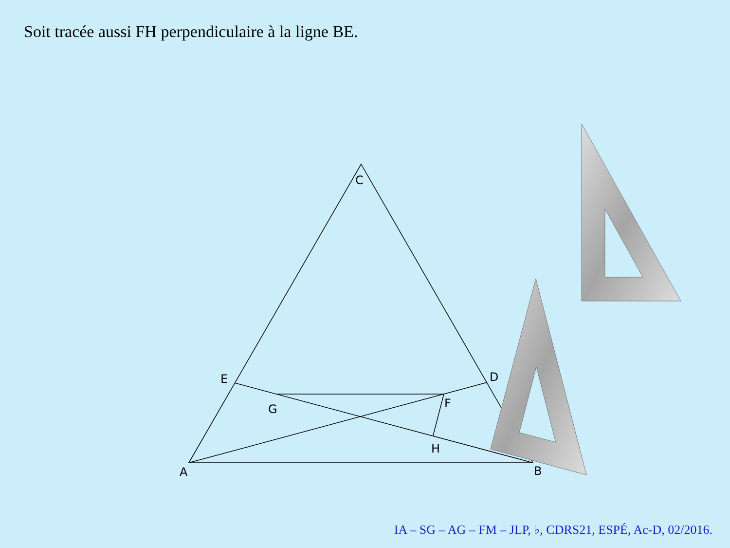Soit tracée aussi FH perpendiculaire à la ligne BE.
C
E
D
G
F
H
A
B
IA – SG – AG – FM – JLP, ♭, CDRS21, ESPÉ, Ac-D, 02/2016.